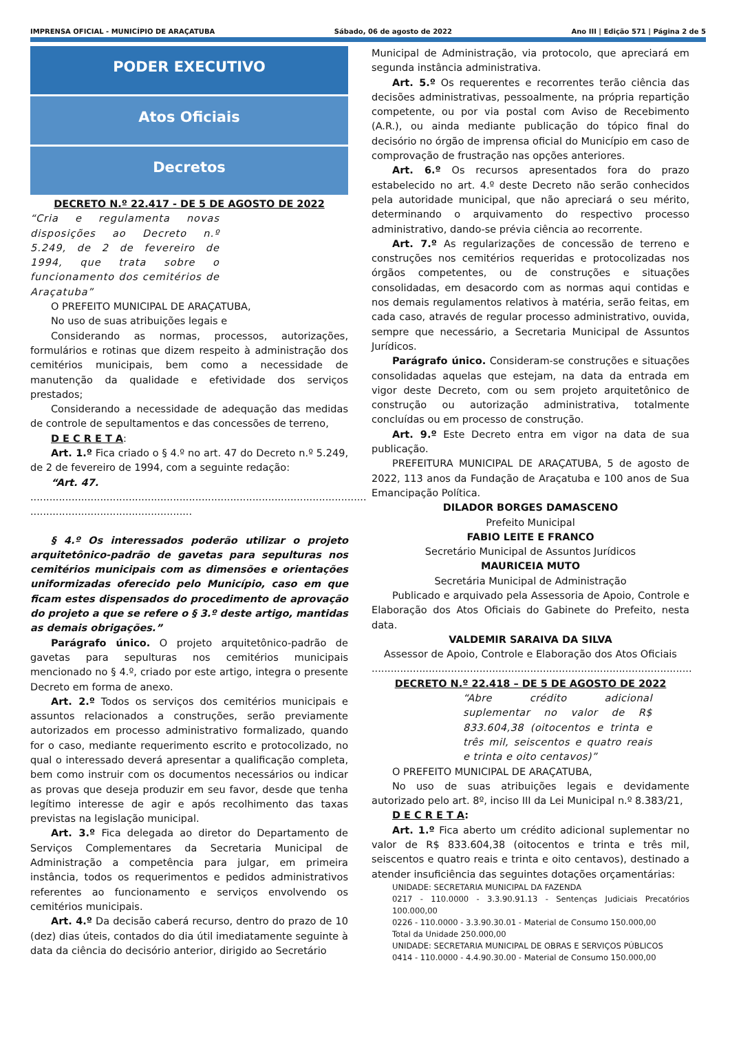IMPRENSA OFICIAL - MUNICÍPIO DE ARAÇATUBA Sábado, 06 de agosto de 2022 Ano III | Edição 571 | Página 2 de 5
PODER EXECUTIVO
Atos Oficiais
Decretos
DECRETO N.º 22.417 - DE 5 DE AGOSTO DE 2022
“Cria e regulamenta novas disposições ao Decreto n.º 5.249, de 2 de fevereiro de 1994, que trata sobre o funcionamento dos cemitérios de Araçatuba”
O PREFEITO MUNICIPAL DE ARAÇATUBA,
No uso de suas atribuições legais e
Considerando as normas, processos, autorizações, formulários e rotinas que dizem respeito à administração dos cemitérios municipais, bem como a necessidade de manutenção da qualidade e efetividade dos serviços prestados;
Considerando a necessidade de adequação das medidas de controle de sepultamentos e das concessões de terreno,
D E C R E T A:
Art. 1.º Fica criado o § 4.º no art. 47 do Decreto n.º 5.249, de 2 de fevereiro de 1994, com a seguinte redação:
“Art. 47.
.......................................................................................................... ...................................................
§ 4.º Os interessados poderão utilizar o projeto arquitetônico-padrão de gavetas para sepulturas nos cemitérios municipais com as dimensões e orientações uniformizadas oferecido pelo Município, caso em que ficam estes dispensados do procedimento de aprovação do projeto a que se refere o § 3.º deste artigo, mantidas as demais obrigações.”
Parágrafo único. O projeto arquitetônico-padrão de gavetas para sepulturas nos cemitérios municipais mencionado no § 4.º, criado por este artigo, integra o presente Decreto em forma de anexo.
Art. 2.º Todos os serviços dos cemitérios municipais e assuntos relacionados a construções, serão previamente autorizados em processo administrativo formalizado, quando for o caso, mediante requerimento escrito e protocolizado, no qual o interessado deverá apresentar a qualificação completa, bem como instruir com os documentos necessários ou indicar as provas que deseja produzir em seu favor, desde que tenha legítimo interesse de agir e após recolhimento das taxas previstas na legislação municipal.
Art. 3.º Fica delegada ao diretor do Departamento de Serviços Complementares da Secretaria Municipal de Administração a competência para julgar, em primeira instância, todos os requerimentos e pedidos administrativos referentes ao funcionamento e serviços envolvendo os cemitérios municipais.
Art. 4.º Da decisão caberá recurso, dentro do prazo de 10 (dez) dias úteis, contados do dia útil imediatamente seguinte à data da ciência do decisório anterior, dirigido ao Secretário
Municipal de Administração, via protocolo, que apreciará em segunda instância administrativa.
Art. 5.º Os requerentes e recorrentes terão ciência das decisões administrativas, pessoalmente, na própria repartição competente, ou por via postal com Aviso de Recebimento (A.R.), ou ainda mediante publicação do tópico final do decisório no órgão de imprensa oficial do Município em caso de comprovação de frustração nas opções anteriores.
Art. 6.º Os recursos apresentados fora do prazo estabelecido no art. 4.º deste Decreto não serão conhecidos pela autoridade municipal, que não apreciará o seu mérito, determinando o arquivamento do respectivo processo administrativo, dando-se prévia ciência ao recorrente.
Art. 7.º As regularizações de concessão de terreno e construções nos cemitérios requeridas e protocolizadas nos órgãos competentes, ou de construções e situações consolidadas, em desacordo com as normas aqui contidas e nos demais regulamentos relativos à matéria, serão feitas, em cada caso, através de regular processo administrativo, ouvida, sempre que necessário, a Secretaria Municipal de Assuntos Jurídicos.
Parágrafo único. Consideram-se construções e situações consolidadas aquelas que estejam, na data da entrada em vigor deste Decreto, com ou sem projeto arquitetônico de construção ou autorização administrativa, totalmente concluídas ou em processo de construção.
Art. 9.º Este Decreto entra em vigor na data de sua publicação.
PREFEITURA MUNICIPAL DE ARAÇATUBA, 5 de agosto de 2022, 113 anos da Fundação de Araçatuba e 100 anos de Sua Emancipação Política.
DILADOR BORGES DAMASCENO
Prefeito Municipal
FABIO LEITE E FRANCO
Secretário Municipal de Assuntos Jurídicos
MAURICEIA MUTO
Secretária Municipal de Administração
Publicado e arquivado pela Assessoria de Apoio, Controle e Elaboração dos Atos Oficiais do Gabinete do Prefeito, nesta data.
VALDEMIR SARAIVA DA SILVA
Assessor de Apoio, Controle e Elaboração dos Atos Oficiais
.....................................................................................................
DECRETO N.º 22.418 – DE 5 DE AGOSTO DE 2022
“Abre crédito adicional suplementar no valor de R$ 833.604,38 (oitocentos e trinta e três mil, seiscentos e quatro reais e trinta e oito centavos)”
O PREFEITO MUNICIPAL DE ARAÇATUBA,
No uso de suas atribuições legais e devidamente autorizado pelo art. 8º, inciso III da Lei Municipal n.º 8.383/21,
D E C R E T A:
Art. 1.º Fica aberto um crédito adicional suplementar no valor de R$ 833.604,38 (oitocentos e trinta e três mil, seiscentos e quatro reais e trinta e oito centavos), destinado a atender insuficiência das seguintes dotações orçamentárias:
UNIDADE: SECRETARIA MUNICIPAL DA FAZENDA
0217 - 110.0000 - 3.3.90.91.13 - Sentenças Judiciais Precatórios 100.000,00
0226 - 110.0000 - 3.3.90.30.01 - Material de Consumo 150.000,00
Total da Unidade 250.000,00
UNIDADE: SECRETARIA MUNICIPAL DE OBRAS E SERVIÇOS PÚBLICOS
0414 - 110.0000 - 4.4.90.30.00 - Material de Consumo 150.000,00